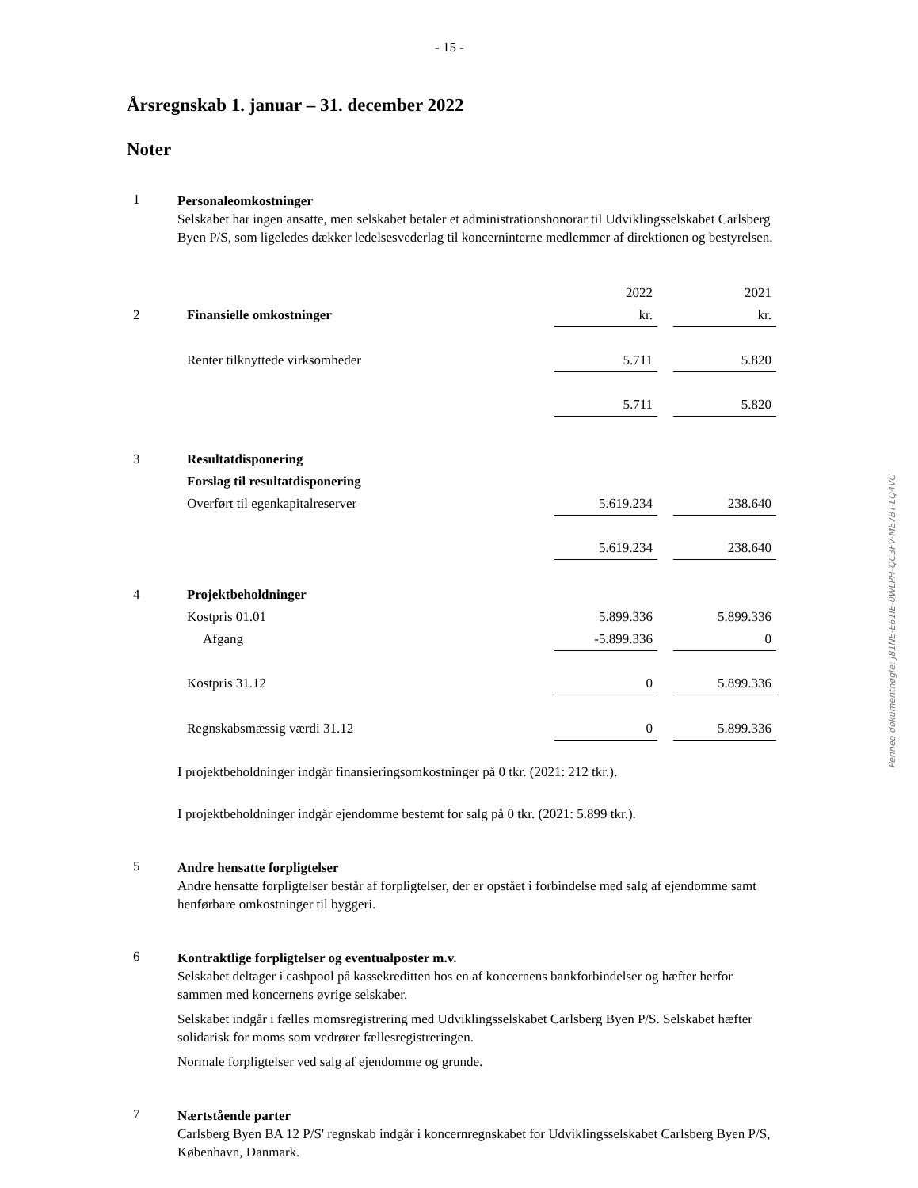- 15 -
Årsregnskab 1. januar – 31. december 2022
Noter
1
Personaleomkostninger
Selskabet har ingen ansatte, men selskabet betaler et administrationshonorar til Udviklingsselskabet Carlsberg Byen P/S, som ligeledes dækker ledelsesvederlag til koncerninterne medlemmer af direktionen og bestyrelsen.
| | | 2022 | | 2021 |
| 2 | Finansielle omkostninger | kr. | | kr. |
| | Renter tilknyttede virksomheder | 5.711 | | 5.820 |
| | | 5.711 | | 5.820 |
| 3 | Resultatdisponering | | | |
| | Forslag til resultatdisponering | | | |
| | Overført til egenkapitalreserver | 5.619.234 | | 238.640 |
| | | 5.619.234 | | 238.640 |
| 4 | Projektbeholdninger | | | |
| | Kostpris 01.01 | 5.899.336 | | 5.899.336 |
| | Afgang | -5.899.336 | | 0 |
| | Kostpris 31.12 | 0 | | 5.899.336 |
| | Regnskabsmæssig værdi 31.12 | 0 | | 5.899.336 |
I projektbeholdninger indgår finansieringsomkostninger på 0 tkr. (2021: 212 tkr.).
I projektbeholdninger indgår ejendomme bestemt for salg på 0 tkr. (2021: 5.899 tkr.).
5
Andre hensatte forpligtelser
Andre hensatte forpligtelser består af forpligtelser, der er opstået i forbindelse med salg af ejendomme samt henførbare omkostninger til byggeri.
6
Kontraktlige forpligtelser og eventualposter m.v.
Selskabet deltager i cashpool på kassekreditten hos en af koncernens bankforbindelser og hæfter herfor sammen med koncernens øvrige selskaber.
Selskabet indgår i fælles momsregistrering med Udviklingsselskabet Carlsberg Byen P/S. Selskabet hæfter solidarisk for moms som vedrører fællesregistreringen.
Normale forpligtelser ved salg af ejendomme og grunde.
7
Nærtstående parter
Carlsberg Byen BA 12 P/S' regnskab indgår i koncernregnskabet for Udviklingsselskabet Carlsberg Byen P/S, København, Danmark.
Penneo dokumentnøgle: J81NE-E61IE-0WLPH-QC3FV-ME7BT-LQ4VC